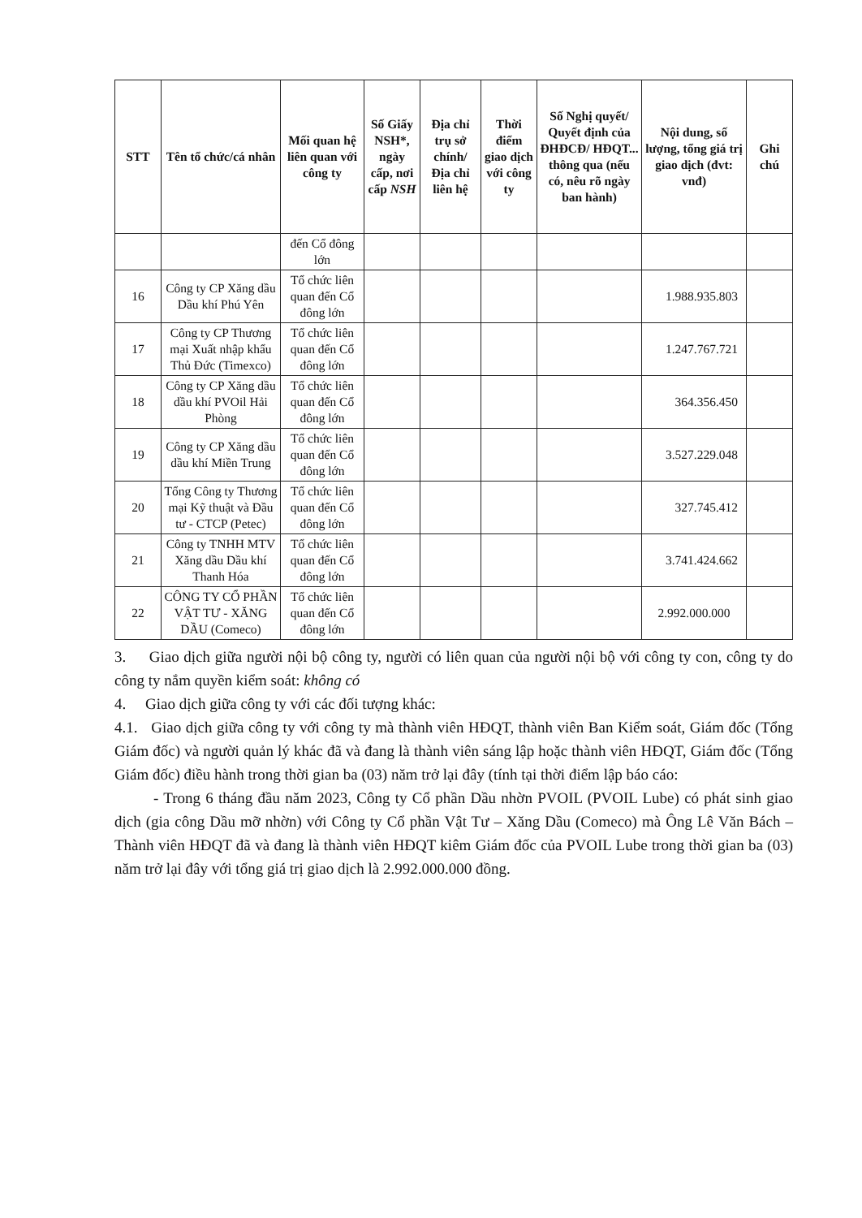| STT | Tên tổ chức/cá nhân | Mối quan hệ liên quan với công ty | Số Giấy NSH*, ngày cấp, nơi cấp NSH | Địa chỉ trụ sở chính/ Địa chỉ liên hệ | Thời điểm giao dịch với công ty | Số Nghị quyết/ Quyết định của ĐHĐCĐ/ HĐQT... thông qua (nếu có, nêu rõ ngày ban hành) | Nội dung, số lượng, tổng giá trị giao dịch (đvt: vnđ) | Ghi chú |
| --- | --- | --- | --- | --- | --- | --- | --- | --- |
| | | đến Cổ đông lớn | | | | | | |
| 16 | Công ty CP Xăng dầu Dầu khí Phú Yên | Tổ chức liên quan đến Cổ đông lớn | | | | | 1.988.935.803 | |
| 17 | Công ty CP Thương mại Xuất nhập khẩu Thủ Đức (Timexco) | Tổ chức liên quan đến Cổ đông lớn | | | | | 1.247.767.721 | |
| 18 | Công ty CP Xăng dầu dầu khí PVOil Hải Phòng | Tổ chức liên quan đến Cổ đông lớn | | | | | 364.356.450 | |
| 19 | Công ty CP Xăng dầu dầu khí Miền Trung | Tổ chức liên quan đến Cổ đông lớn | | | | | 3.527.229.048 | |
| 20 | Tổng Công ty Thương mại Kỹ thuật và Đầu tư - CTCP (Petec) | Tổ chức liên quan đến Cổ đông lớn | | | | | 327.745.412 | |
| 21 | Công ty TNHH MTV Xăng dầu Dầu khí Thanh Hóa | Tổ chức liên quan đến Cổ đông lớn | | | | | 3.741.424.662 | |
| 22 | CÔNG TY CỔ PHẦN VẬT TƯ - XĂNG DẦU (Comeco) | Tổ chức liên quan đến Cổ đông lớn | | | | | 2.992.000.000 | |
3. Giao dịch giữa người nội bộ công ty, người có liên quan của người nội bộ với công ty con, công ty do công ty nắm quyền kiểm soát: không có
4. Giao dịch giữa công ty với các đối tượng khác:
4.1. Giao dịch giữa công ty với công ty mà thành viên HĐQT, thành viên Ban Kiểm soát, Giám đốc (Tổng Giám đốc) và người quản lý khác đã và đang là thành viên sáng lập hoặc thành viên HĐQT, Giám đốc (Tổng Giám đốc) điều hành trong thời gian ba (03) năm trở lại đây (tính tại thời điểm lập báo cáo:
- Trong 6 tháng đầu năm 2023, Công ty Cổ phần Dầu nhờn PVOIL (PVOIL Lube) có phát sinh giao dịch (gia công Dầu mỡ nhờn) với Công ty Cổ phần Vật Tư – Xăng Dầu (Comeco) mà Ông Lê Văn Bách – Thành viên HĐQT đã và đang là thành viên HĐQT kiêm Giám đốc của PVOIL Lube trong thời gian ba (03) năm trở lại đây với tổng giá trị giao dịch là 2.992.000.000 đồng.